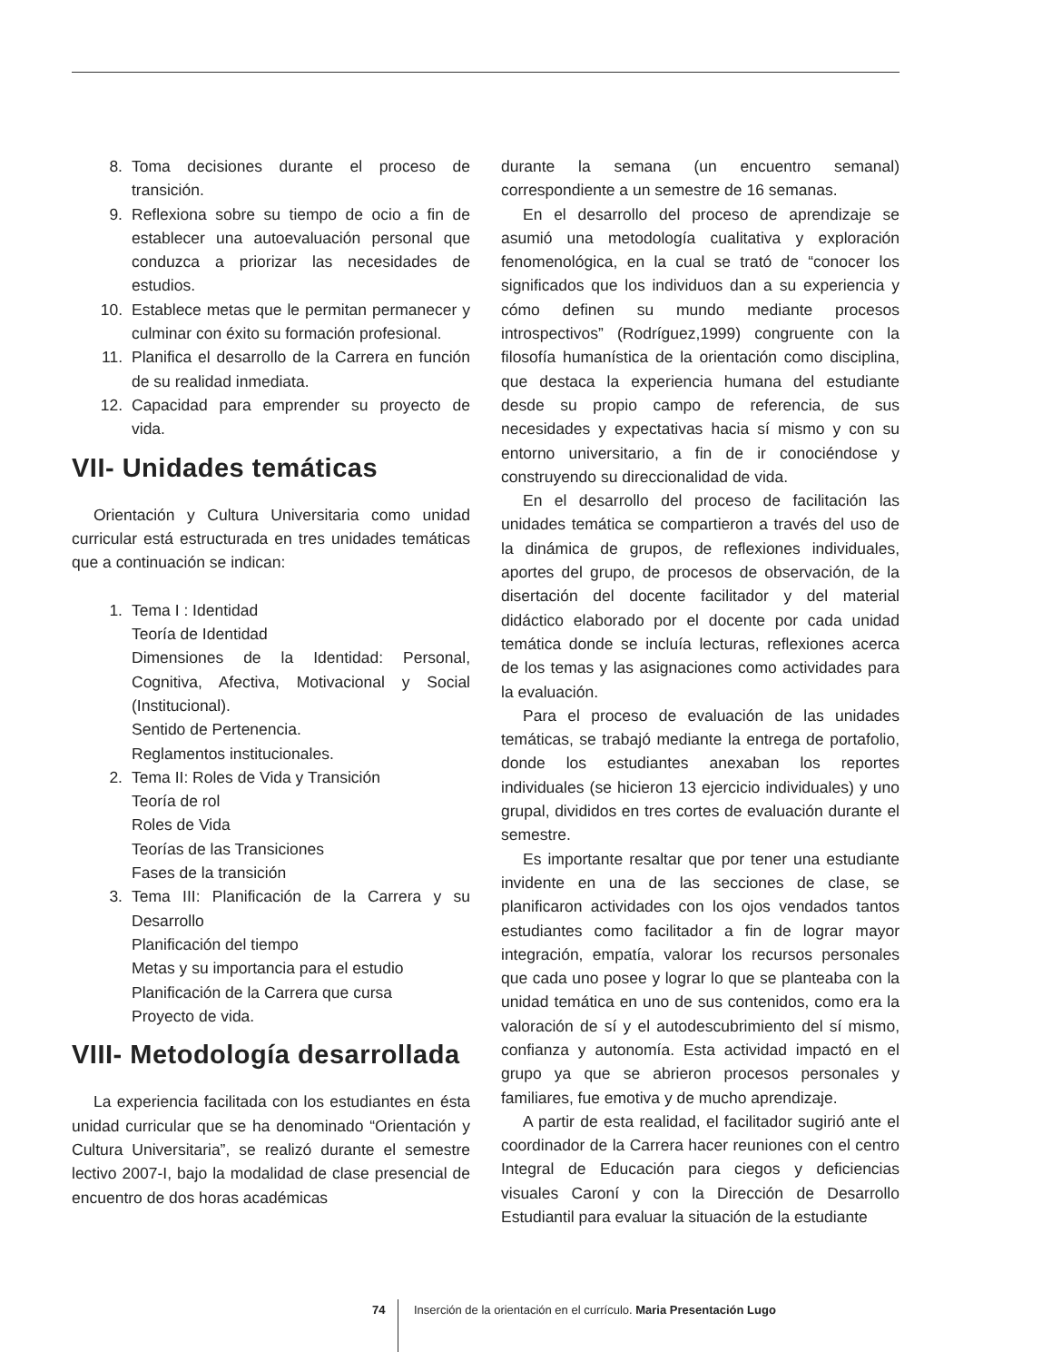8. Toma decisiones durante el proceso de transición.
9. Reflexiona sobre su tiempo de ocio a fin de establecer una autoevaluación personal que conduzca a priorizar las necesidades de estudios.
10. Establece metas que le permitan permanecer y culminar con éxito su formación profesional.
11. Planifica el desarrollo de la Carrera en función de su realidad inmediata.
12. Capacidad para emprender su proyecto de vida.
VII- Unidades temáticas
Orientación y Cultura Universitaria como unidad curricular está estructurada en tres unidades temáticas que a continuación se indican:
1. Tema I : Identidad
Teoría de Identidad
Dimensiones de la Identidad: Personal, Cognitiva, Afectiva, Motivacional y Social (Institucional).
Sentido de Pertenencia.
Reglamentos institucionales.
2. Tema II: Roles de Vida y Transición
Teoría de rol
Roles de Vida
Teorías de las Transiciones
Fases de la transición
3. Tema III: Planificación de la Carrera y su Desarrollo
Planificación del tiempo
Metas y su importancia para el estudio
Planificación de la Carrera que cursa
Proyecto de vida.
VIII- Metodología desarrollada
La experiencia facilitada con los estudiantes en ésta unidad curricular que se ha denominado “Orientación y Cultura Universitaria”, se realizó durante el semestre lectivo 2007-I, bajo la modalidad de clase presencial de encuentro de dos horas académicas
durante la semana (un encuentro semanal) correspondiente a un semestre de 16 semanas.
En el desarrollo del proceso de aprendizaje se asumió una metodología cualitativa y exploración fenomenológica, en la cual se trató de “conocer los significados que los individuos dan a su experiencia y cómo definen su mundo mediante procesos introspectivos” (Rodríguez,1999) congruente con la filosofía humanística de la orientación como disciplina, que destaca la experiencia humana del estudiante desde su propio campo de referencia, de sus necesidades y expectativas hacia sí mismo y con su entorno universitario, a fin de ir conociéndose y construyendo su direccionalidad de vida.
En el desarrollo del proceso de facilitación las unidades temática se compartieron a través del uso de la dinámica de grupos, de reflexiones individuales, aportes del grupo, de procesos de observación, de la disertación del docente facilitador y del material didáctico elaborado por el docente por cada unidad temática donde se incluía lecturas, reflexiones acerca de los temas y las asignaciones como actividades para la evaluación.
Para el proceso de evaluación de las unidades temáticas, se trabajó mediante la entrega de portafolio, donde los estudiantes anexaban los reportes individuales (se hicieron 13 ejercicio individuales) y uno grupal, divididos en tres cortes de evaluación durante el semestre.
Es importante resaltar que por tener una estudiante invidente en una de las secciones de clase, se planificaron actividades con los ojos vendados tantos estudiantes como facilitador a fin de lograr mayor integración, empatía, valorar los recursos personales que cada uno posee y lograr lo que se planteaba con la unidad temática en uno de sus contenidos, como era la valoración de sí y el autodescubrimiento del sí mismo, confianza y autonomía. Esta actividad impactó en el grupo ya que se abrieron procesos personales y familiares, fue emotiva y de mucho aprendizaje.
A partir de esta realidad, el facilitador sugirió ante el coordinador de la Carrera hacer reuniones con el centro Integral de Educación para ciegos y deficiencias visuales Caroní y con la Dirección de Desarrollo Estudiantil para evaluar la situación de la estudiante
74 Inserción de la orientación en el currículo. Maria Presentación Lugo